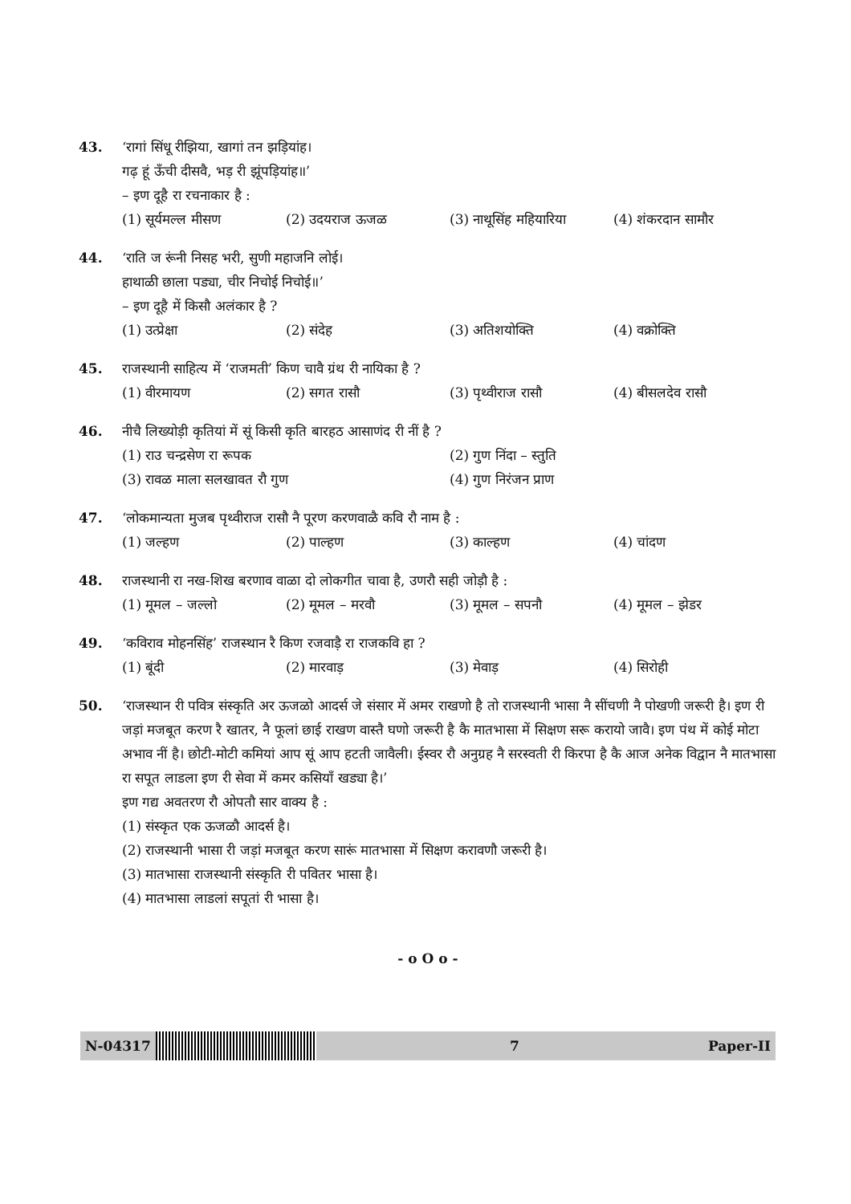43. ‘रागां सिंधू रीझिया, खागां तन झड़ियांह।
गढ़ हूं ऊँची दीसवै, भड़ री झूंपड़ियांह॥’
– इण दूहै रा रचनाकार है :
(1) सूर्यमल्ल मीसण (2) उदयराज ऊजळ (3) नाथूसिंह महियारिया (4) शंकरदान सामौर
44. ‘राति ज रूंनी निसह भरी, सुणी महाजनि लोई।
हाथाळी छाला पड्या, चीर निचोई निचोई॥’
– इण दूहै में किसौ अलंकार है ?
(1) उत्प्रेक्षा (2) संदेह (3) अतिशयोक्ति (4) वक्रोक्ति
45. राजस्थानी साहित्य में ‘राजमती’ किण चावै ग्रंथ री नायिका है ?
(1) वीरमायण (2) सगत रासौ (3) पृथ्वीराज रासौ (4) बीसलदेव रासौ
46. नीचै लिख्योड़ी कृतियां में सूं किसी कृति बारहठ आसाणंद री नीं है ?
(1) राउ चन्द्रसेण रा रूपक (2) गुण निंदा – स्तुति
(3) रावळ माला सलखावत रौ गुण (4) गुण निरंजन प्राण
47. ‘लोकमान्यता मुजब पृथ्वीराज रासौ नै पूरण करणवाळै कवि रौ नाम है :
(1) जल्हण (2) पाल्हण (3) काल्हण (4) चांदण
48. राजस्थानी रा नख-शिख बरणाव वाळा दो लोकगीत चावा है, उणरौ सही जोड़ौ है :
(1) मूमल – जल्लो (2) मूमल – मरवौ (3) मूमल – सपनौ (4) मूमल – झेडर
49. ‘कविराव मोहनसिंह’ राजस्थान रै किण रजवाड़ै रा राजकवि हा ?
(1) बूंदी (2) मारवाड़ (3) मेवाड़ (4) सिरोही
50. ‘राजस्थान री पवित्र संस्कृति अर ऊजळो आदर्स जे संसार में अमर राखणो है तो राजस्थानी भासा नै सींचणी नै पोखणी जरूरी है। इण री जड़ां मजबूत करण रै खातर, नै फूलां छाई राखण वास्तै घणो जरूरी है कै मातभासा में सिक्षण सरू करायो जावै। इण पंथ में कोई मोटा अभाव नीं है। छोटी-मोटी कमियां आप सूं आप हटती जावैली। ईस्वर रौ अनुग्रह नै सरस्वती री किरपा है कै आज अनेक विद्वान नै मातभासा रा सपूत लाडला इण री सेवा में कमर कसियाँ खड्या है।’
इण गद्य अवतरण रौ ओपतौ सार वाक्य है :
(1) संस्कृत एक ऊजळौ आदर्स है।
(2) राजस्थानी भासा री जड़ां मजबूत करण सारूं मातभासा में सिक्षण करावणौ जरूरी है।
(3) मातभासा राजस्थानी संस्कृति री पवितर भासा है।
(4) मातभासा लाडलां सपूतां री भासा है।
- o O o -
N-04317 7 Paper-II